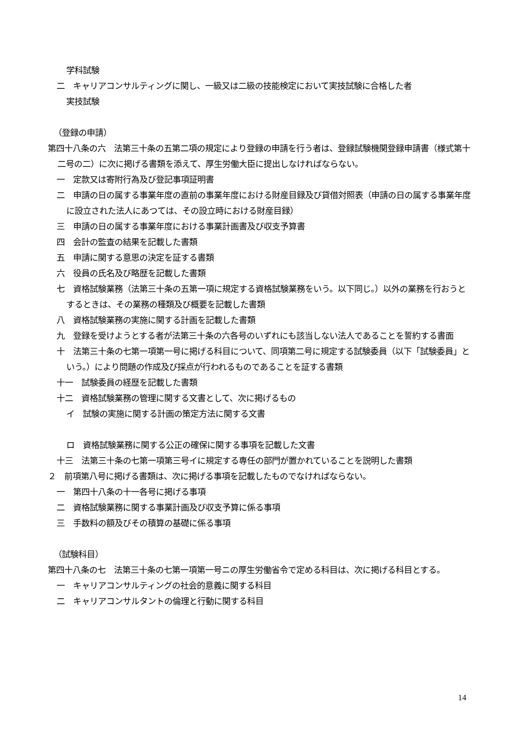学科試験
二　キャリアコンサルティングに関し、一級又は二級の技能検定において実技試験に合格した者
実技試験
（登録の申請）
第四十八条の六　法第三十条の五第二項の規定により登録の申請を行う者は、登録試験機関登録申請書（様式第十二号の二）に次に掲げる書類を添えて、厚生労働大臣に提出しなければならない。
一　定款又は寄附行為及び登記事項証明書
二　申請の日の属する事業年度の直前の事業年度における財産目録及び貸借対照表（申請の日の属する事業年度に設立された法人にあつては、その設立時における財産目録）
三　申請の日の属する事業年度における事業計画書及び収支予算書
四　会計の監査の結果を記載した書類
五　申請に関する意思の決定を証する書類
六　役員の氏名及び略歴を記載した書類
七　資格試験業務（法第三十条の五第一項に規定する資格試験業務をいう。以下同じ。）以外の業務を行おうとするときは、その業務の種類及び概要を記載した書類
八　資格試験業務の実施に関する計画を記載した書類
九　登録を受けようとする者が法第三十条の六各号のいずれにも該当しない法人であることを誓約する書面
十　法第三十条の七第一項第一号に掲げる科目について、同項第二号に規定する試験委員（以下「試験委員」という。）により問題の作成及び採点が行われるものであることを証する書類
十一　試験委員の経歴を記載した書類
十二　資格試験業務の管理に関する文書として、次に掲げるもの
イ　試験の実施に関する計画の策定方法に関する文書
ロ　資格試験業務に関する公正の確保に関する事項を記載した文書
十三　法第三十条の七第一項第三号イに規定する専任の部門が置かれていることを説明した書類
２　前項第八号に掲げる書類は、次に掲げる事項を記載したものでなければならない。
一　第四十八条の十一各号に掲げる事項
二　資格試験業務に関する事業計画及び収支予算に係る事項
三　手数料の額及びその積算の基礎に係る事項
（試験科目）
第四十八条の七　法第三十条の七第一項第一号ニの厚生労働省令で定める科目は、次に掲げる科目とする。
一　キャリアコンサルティングの社会的意義に関する科目
二　キャリアコンサルタントの倫理と行動に関する科目
14